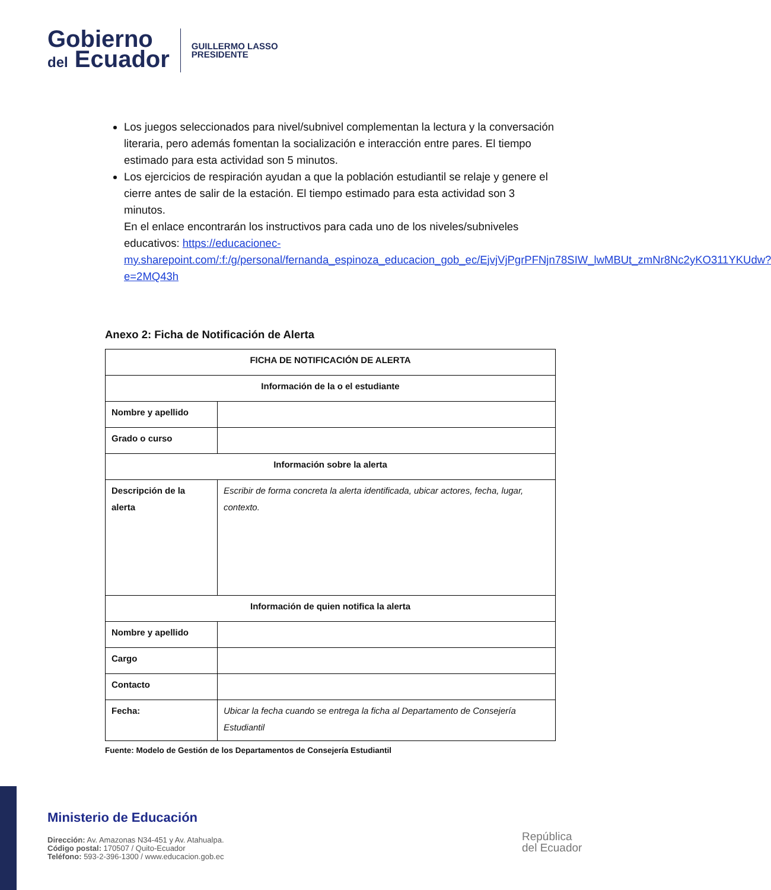Gobierno
del Ecuador
GUILLERMO LASSO
PRESIDENTE
Los juegos seleccionados para nivel/subnivel complementan la lectura y la conversación literaria, pero además fomentan la socialización e interacción entre pares. El tiempo estimado para esta actividad son 5 minutos.
Los ejercicios de respiración ayudan a que la población estudiantil se relaje y genere el cierre antes de salir de la estación. El tiempo estimado para esta actividad son 3 minutos.
En el enlace encontrarán los instructivos para cada uno de los niveles/subniveles educativos: https://educacionec-my.sharepoint.com/:f:/g/personal/fernanda_espinoza_educacion_gob_ec/EjvjVjPgrPFNjn78SIW_lwMBUt_zmNr8Nc2yKO311YKUdw?e=2MQ43h
Anexo 2: Ficha de Notificación de Alerta
| FICHA DE NOTIFICACIÓN DE ALERTA | |
| --- | --- |
| Información de la o el estudiante | |
| Nombre y apellido | |
| Grado o curso | |
| Información sobre la alerta | |
| Descripción de la alerta | Escribir de forma concreta la alerta identificada, ubicar actores, fecha, lugar, contexto. |
| Información de quien notifica la alerta | |
| Nombre y apellido | |
| Cargo | |
| Contacto | |
| Fecha: | Ubicar la fecha cuando se entrega la ficha al Departamento de Consejería Estudiantil |
Fuente: Modelo de Gestión de los Departamentos de Consejería Estudiantil
Ministerio de Educación
Dirección: Av. Amazonas N34-451 y Av. Atahualpa.
Código postal: 170507 / Quito-Ecuador
Teléfono: 593-2-396-1300 / www.educacion.gob.ec
República
del Ecuador